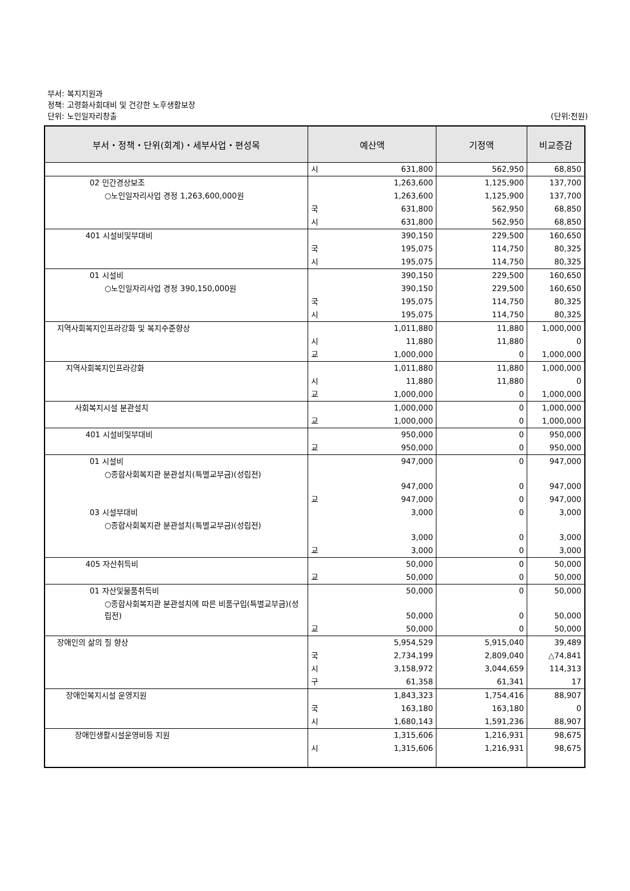부서: 복지지원과
정책: 고령화사회대비 및 건강한 노후생활보장
(단위:천원) 단위: 노인일자리창출
| 부서・정책・단위(회계)・세부사업・편성목 | 예산액 | | 기정액 | 비교증감 |
| --- | --- | --- | --- | --- |
| | 시 | 631,800 | 562,950 | 68,850 |
| 02 민간경상보조 | | 1,263,600 | 1,125,900 | 137,700 |
| ○노인일자리사업 경정 1,263,600,000원 | | 1,263,600 | 1,125,900 | 137,700 |
| | 국 | 631,800 | 562,950 | 68,850 |
| | 시 | 631,800 | 562,950 | 68,850 |
| 401 시설비및부대비 | | 390,150 | 229,500 | 160,650 |
| | 국 | 195,075 | 114,750 | 80,325 |
| | 시 | 195,075 | 114,750 | 80,325 |
| 01 시설비 | | 390,150 | 229,500 | 160,650 |
| ○노인일자리사업 경정 390,150,000원 | | 390,150 | 229,500 | 160,650 |
| | 국 | 195,075 | 114,750 | 80,325 |
| | 시 | 195,075 | 114,750 | 80,325 |
| 지역사회복지인프라강화 및 복지수준향상 | | 1,011,880 | 11,880 | 1,000,000 |
| | 시 | 11,880 | 11,880 | 0 |
| | 교 | 1,000,000 | 0 | 1,000,000 |
| 지역사회복지인프라강화 | | 1,011,880 | 11,880 | 1,000,000 |
| | 시 | 11,880 | 11,880 | 0 |
| | 교 | 1,000,000 | 0 | 1,000,000 |
| 사회복지시설 분관설치 | | 1,000,000 | 0 | 1,000,000 |
| | 교 | 1,000,000 | 0 | 1,000,000 |
| 401 시설비및부대비 | | 950,000 | 0 | 950,000 |
| | 교 | 950,000 | 0 | 950,000 |
| 01 시설비 | | 947,000 | 0 | 947,000 |
| ○종합사회복지관 분관설치(특별교부금)(성립전) | | 947,000 | 0 | 947,000 |
| | 교 | 947,000 | 0 | 947,000 |
| 03 시설부대비 | | 3,000 | 0 | 3,000 |
| ○종합사회복지관 분관설치(특별교부금)(성립전) | | 3,000 | 0 | 3,000 |
| | 교 | 3,000 | 0 | 3,000 |
| 405 자산취득비 | | 50,000 | 0 | 50,000 |
| | 교 | 50,000 | 0 | 50,000 |
| 01 자산및물품취득비 | | 50,000 | 0 | 50,000 |
| ○종합사회복지관 분관설치에 따른 비품구입(특별교부금)(성립전) | | 50,000 | 0 | 50,000 |
| | 교 | 50,000 | 0 | 50,000 |
| 장애인의 삶의 질 향상 | | 5,954,529 | 5,915,040 | 39,489 |
| | 국 | 2,734,199 | 2,809,040 | △74,841 |
| | 시 | 3,158,972 | 3,044,659 | 114,313 |
| | 구 | 61,358 | 61,341 | 17 |
| 장애인복지시설 운영지원 | | 1,843,323 | 1,754,416 | 88,907 |
| | 국 | 163,180 | 163,180 | 0 |
| | 시 | 1,680,143 | 1,591,236 | 88,907 |
| 장애인생활시설운영비등 지원 | | 1,315,606 | 1,216,931 | 98,675 |
| | 시 | 1,315,606 | 1,216,931 | 98,675 |